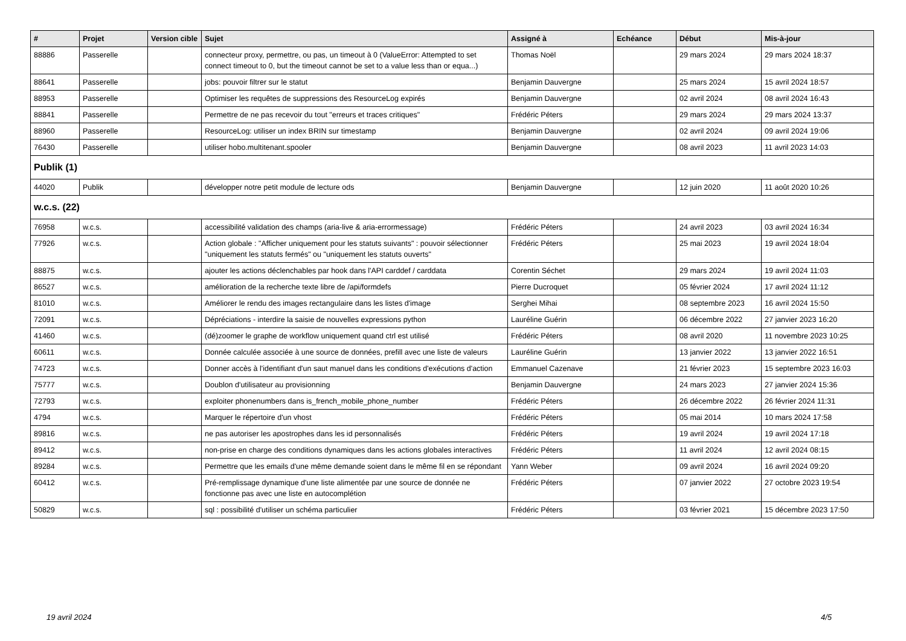| # | Projet | Version cible | Sujet | Assigné à | Echéance | Début | Mis-à-jour |
| --- | --- | --- | --- | --- | --- | --- | --- |
| 88886 | Passerelle | | connecteur proxy, permettre, ou pas, un timeout à 0 (ValueError: Attempted to set connect timeout to 0, but the timeout cannot be set to a value less than or equa...) | Thomas Noël | | 29 mars 2024 | 29 mars 2024 18:37 |
| 88641 | Passerelle | | jobs: pouvoir filtrer sur le statut | Benjamin Dauvergne | | 25 mars 2024 | 15 avril 2024 18:57 |
| 88953 | Passerelle | | Optimiser les requêtes de suppressions des ResourceLog expirés | Benjamin Dauvergne | | 02 avril 2024 | 08 avril 2024 16:43 |
| 88841 | Passerelle | | Permettre de ne pas recevoir du tout "erreurs et traces critiques" | Frédéric Péters | | 29 mars 2024 | 29 mars 2024 13:37 |
| 88960 | Passerelle | | ResourceLog: utiliser un index BRIN sur timestamp | Benjamin Dauvergne | | 02 avril 2024 | 09 avril 2024 19:06 |
| 76430 | Passerelle | | utiliser hobo.multitenant.spooler | Benjamin Dauvergne | | 08 avril 2023 | 11 avril 2023 14:03 |
| Publik (1) | | | | | | | |
| 44020 | Publik | | développer notre petit module de lecture ods | Benjamin Dauvergne | | 12 juin 2020 | 11 août 2020 10:26 |
| w.c.s. (22) | | | | | | | |
| 76958 | w.c.s. | | accessibilité validation des champs (aria-live & aria-errormessage) | Frédéric Péters | | 24 avril 2023 | 03 avril 2024 16:34 |
| 77926 | w.c.s. | | Action globale : "Afficher uniquement pour les statuts suivants" : pouvoir sélectionner "uniquement les statuts fermés" ou "uniquement les statuts ouverts" | Frédéric Péters | | 25 mai 2023 | 19 avril 2024 18:04 |
| 88875 | w.c.s. | | ajouter les actions déclenchables par hook dans l'API carddef / carddata | Corentin Séchet | | 29 mars 2024 | 19 avril 2024 11:03 |
| 86527 | w.c.s. | | amélioration de la recherche texte libre de /api/formdefs | Pierre Ducroquet | | 05 février 2024 | 17 avril 2024 11:12 |
| 81010 | w.c.s. | | Améliorer le rendu des images rectangulaire dans les listes d'image | Serghei Mihai | | 08 septembre 2023 | 16 avril 2024 15:50 |
| 72091 | w.c.s. | | Dépréciations - interdire la saisie de nouvelles expressions python | Lauréline Guérin | | 06 décembre 2022 | 27 janvier 2023 16:20 |
| 41460 | w.c.s. | | (dé)zoomer le graphe de workflow uniquement quand ctrl est utilisé | Frédéric Péters | | 08 avril 2020 | 11 novembre 2023 10:25 |
| 60611 | w.c.s. | | Donnée calculée associée à une source de données, prefill avec une liste de valeurs | Lauréline Guérin | | 13 janvier 2022 | 13 janvier 2022 16:51 |
| 74723 | w.c.s. | | Donner accès à l'identifiant d'un saut manuel dans les conditions d'exécutions d'action | Emmanuel Cazenave | | 21 février 2023 | 15 septembre 2023 16:03 |
| 75777 | w.c.s. | | Doublon d'utilisateur au provisionning | Benjamin Dauvergne | | 24 mars 2023 | 27 janvier 2024 15:36 |
| 72793 | w.c.s. | | exploiter phonenumbers dans is_french_mobile_phone_number | Frédéric Péters | | 26 décembre 2022 | 26 février 2024 11:31 |
| 4794 | w.c.s. | | Marquer le répertoire d'un vhost | Frédéric Péters | | 05 mai 2014 | 10 mars 2024 17:58 |
| 89816 | w.c.s. | | ne pas autoriser les apostrophes dans les id personnalisés | Frédéric Péters | | 19 avril 2024 | 19 avril 2024 17:18 |
| 89412 | w.c.s. | | non-prise en charge des conditions dynamiques dans les actions globales interactives | Frédéric Péters | | 11 avril 2024 | 12 avril 2024 08:15 |
| 89284 | w.c.s. | | Permettre que les emails d'une même demande soient dans le même fil en se répondant | Yann Weber | | 09 avril 2024 | 16 avril 2024 09:20 |
| 60412 | w.c.s. | | Pré-remplissage dynamique d'une liste alimentée par une source de donnée ne fonctionne pas avec une liste en autocomplétion | Frédéric Péters | | 07 janvier 2022 | 27 octobre 2023 19:54 |
| 50829 | w.c.s. | | sql : possibilité d'utiliser un schéma particulier | Frédéric Péters | | 03 février 2021 | 15 décembre 2023 17:50 |
19 avril 2024 4/5